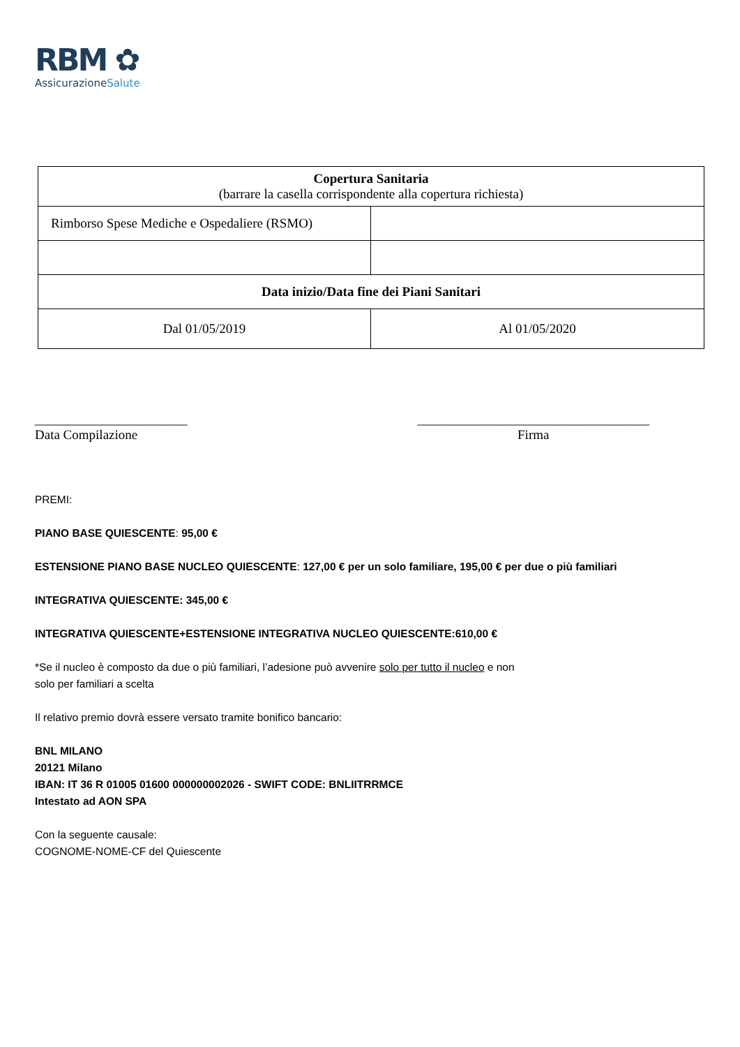RBM ✿
AssicurazioneSalute
| Copertura Sanitaria (barrare la casella corrispondente alla copertura richiesta) | |
| Rimborso Spese Mediche e Ospedaliere (RSMO) | |
| Data inizio/Data fine dei Piani Sanitari | |
| Dal 01/05/2019 | Al 01/05/2020 |
_______________________
Data Compilazione
___________________________________
Firma
PREMI:
PIANO BASE QUIESCENTE: 95,00 €
ESTENSIONE PIANO BASE NUCLEO QUIESCENTE: 127,00 € per un solo familiare, 195,00 € per due o più familiari
INTEGRATIVA QUIESCENTE: 345,00 €
INTEGRATIVA QUIESCENTE+ESTENSIONE INTEGRATIVA NUCLEO QUIESCENTE:610,00 €
*Se il nucleo è composto da due o più familiari, l’adesione può avvenire solo per tutto il nucleo e non
solo per familiari a scelta
Il relativo premio dovrà essere versato tramite bonifico bancario:
BNL MILANO
20121 Milano
IBAN: IT 36 R 01005 01600 000000002026 - SWIFT CODE: BNLIITRRMCE
Intestato ad AON SPA
Con la seguente causale:
COGNOME-NOME-CF del Quiescente